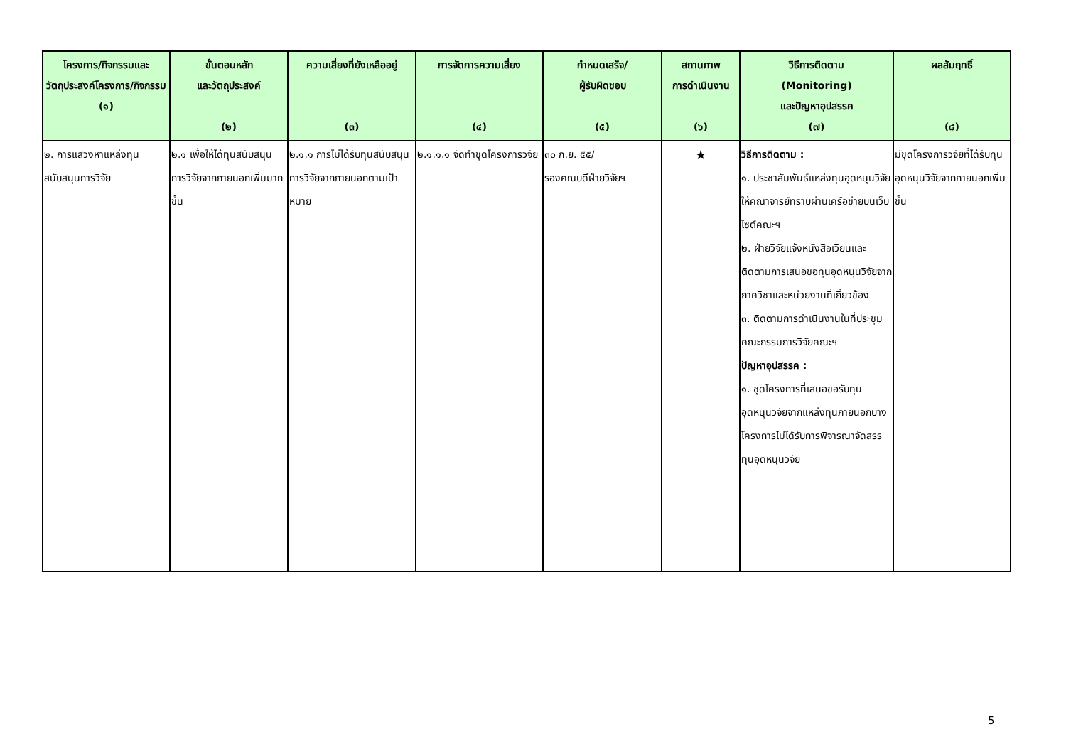| โครงการ/กิจกรรมและวัตถุประสงค์โครงการ/กิจกรรม (๑) | ขั้นตอนหลัก และวัตถุประสงค์ (๒) | ความเสี่ยงที่ยังเหลืออยู่ (๓) | การจัดการความเสี่ยง (๔) | กำหนดเสร็จ/ ผู้รับผิดชอบ (๕) | สถานภาพ การดำเนินงาน (๖) | วิธีการติดตาม (Monitoring) และปัญหาอุปสรรค (๗) | ผลสัมฤทธิ์ (๘) |
| --- | --- | --- | --- | --- | --- | --- | --- |
| ๒. การแสวงหาแหล่งทุนสนับสนุนการวิจัย | ๒.๑ เพื่อให้ได้ทุนสนับสนุนการวิจัยจากภายนอกเพิ่มมากขึ้น | ๒.๑.๑ การไม่ได้รับทุนสนับสนุนการวิจัยจากภายนอกตามเป้าหมาย | ๒.๑.๑.๑ จัดทำชุดโครงการวิจัย | ๓๐ ก.ย. ๕๕/ รองคณบดีฝ่ายวิจัยฯ | ★ | วิธีการติดตาม : ๑. ประชาสัมพันธ์แหล่งทุนอุดหนุนวิจัยให้คณาจารย์ทราบผ่านเครือข่ายบนเว็บไซต์คณะฯ ๒. ฝ่ายวิจัยแจ้งหนังสือเวียนและติดตามการเสนอขอทุนอุดหนุนวิจัยจากภาควิชาและหน่วยงานที่เกี่ยวข้อง ๓. ติดตามการดำเนินงานในที่ประชุมคณะกรรมการวิจัยคณะฯ ปัญหาอุปสรรค : ๑. ชุดโครงการที่เสนอขอรับทุนอุดหนุนวิจัยจากแหล่งทุนภายนอกบางโครงการไม่ได้รับการพิจารณาจัดสรรทุนอุดหนุนวิจัย | มีชุดโครงการวิจัยที่ได้รับทุนอุดหนุนวิจัยจากภายนอกเพิ่มขึ้น |
5